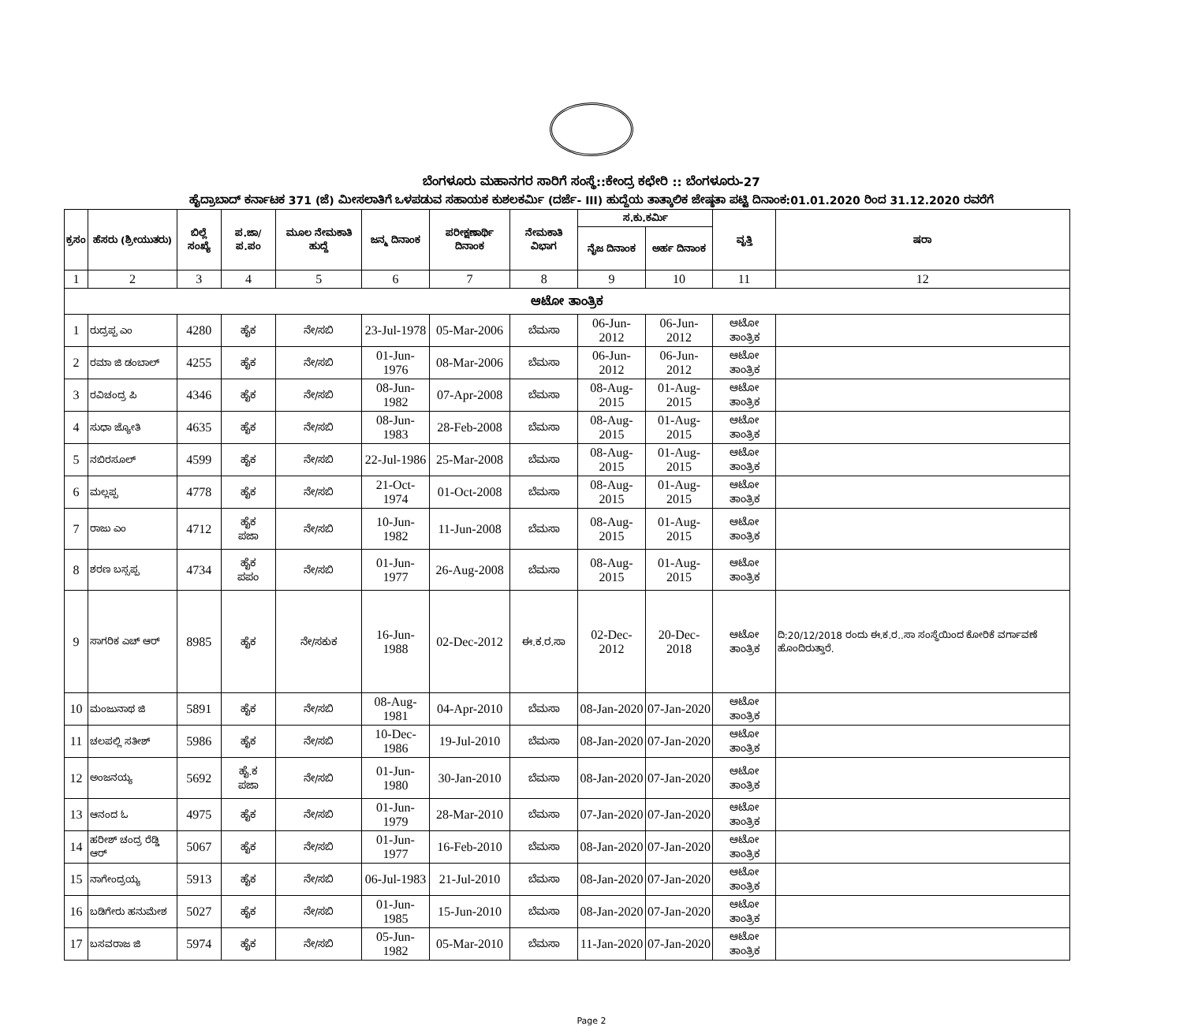ಬೆಂಗಳೂರು ಮಹಾನಗರ ಸಾರಿಗೆ ಸಂಸ್ಥೆ::ಕೇಂದ್ರ ಕಛೇರಿ :: ಬೆಂಗಳೂರು-27
ಹೈದ್ರಾಬಾದ್ ಕರ್ನಾಟಕ 371 (ಜೆ) ಮೀಸಲಾತಿಗೆ ಒಳಪಡುವ ಸಹಾಯಕ ಕುಶಲಕರ್ಮಿ (ದರ್ಜೆ- III) ಹುದ್ದೆಯ ತಾತ್ಕಾಲಿಕ ಜೇಷ್ಠತಾ ಪಟ್ಟಿ ದಿನಾಂಕ:01.01.2020 ರಿಂದ 31.12.2020 ರವರೆಗೆ
| ಕ್ರಸಂ | ಹೆಸರು (ಶ್ರೀಯುತರು) | ಬಿಲ್ಲೆ ಸಂಖ್ಯೆ | ಪ.ಜಾ/ ಪ.ಪಂ | ಮೂಲ ನೇಮಕಾತಿ ಹುದ್ದೆ | ಜನ್ಮ ದಿನಾಂಕ | ಪರೀಕ್ಷಣಾರ್ಥಿ ದಿನಾಂಕ | ನೇಮಕಾತಿ ವಿಭಾಗ | ಸ.ಕು.ಕರ್ಮಿ | | ವೃತ್ತಿ | ಷರಾ |
| --- | --- | --- | --- | --- | --- | --- | --- | --- | --- | --- | --- |
| | | | | | | | | ನೈಜ ದಿನಾಂಕ | ಅರ್ಹ ದಿನಾಂಕ | | |
| 1 | 2 | 3 | 4 | 5 | 6 | 7 | 8 | 9 | 10 | 11 | 12 |
| ಆಟೋ ತಾಂತ್ರಿಕ | | | | | | | | | | | |
| 1 | ರುದ್ರಪ್ಪ ಎಂ | 4280 | ಹೈಕ | ನೇ/ಸಬಿ | 23-Jul-1978 | 05-Mar-2006 | ಬೆಮಸಾ | 06-Jun-2012 | 06-Jun-2012 | ಆಟೋ ತಾಂತ್ರಿಕ | |
| 2 | ರಮಾ ಜಿ ಡಂಬಾಲ್ | 4255 | ಹೈಕ | ನೇ/ಸಬಿ | 01-Jun-1976 | 08-Mar-2006 | ಬೆಮಸಾ | 06-Jun-2012 | 06-Jun-2012 | ಆಟೋ ತಾಂತ್ರಿಕ | |
| 3 | ರವಿಚಂದ್ರ ಪಿ | 4346 | ಹೈಕ | ನೇ/ಸಬಿ | 08-Jun-1982 | 07-Apr-2008 | ಬೆಮಸಾ | 08-Aug-2015 | 01-Aug-2015 | ಆಟೋ ತಾಂತ್ರಿಕ | |
| 4 | ಸುಧಾ ಜ್ಯೋತಿ | 4635 | ಹೈಕ | ನೇ/ಸಬಿ | 08-Jun-1983 | 28-Feb-2008 | ಬೆಮಸಾ | 08-Aug-2015 | 01-Aug-2015 | ಆಟೋ ತಾಂತ್ರಿಕ | |
| 5 | ನಬಿರಸೂಲ್ | 4599 | ಹೈಕ | ನೇ/ಸಬಿ | 22-Jul-1986 | 25-Mar-2008 | ಬೆಮಸಾ | 08-Aug-2015 | 01-Aug-2015 | ಆಟೋ ತಾಂತ್ರಿಕ | |
| 6 | ಮಲ್ಲಪ್ಪ | 4778 | ಹೈಕ | ನೇ/ಸಬಿ | 21-Oct-1974 | 01-Oct-2008 | ಬೆಮಸಾ | 08-Aug-2015 | 01-Aug-2015 | ಆಟೋ ತಾಂತ್ರಿಕ | |
| 7 | ರಾಜು ಎಂ | 4712 | ಹೈಕ ಪಜಾ | ನೇ/ಸಬಿ | 10-Jun-1982 | 11-Jun-2008 | ಬೆಮಸಾ | 08-Aug-2015 | 01-Aug-2015 | ಆಟೋ ತಾಂತ್ರಿಕ | |
| 8 | ಶರಣ ಬಸ್ಸಪ್ಪ | 4734 | ಹೈಕ ಪಪಂ | ನೇ/ಸಬಿ | 01-Jun-1977 | 26-Aug-2008 | ಬೆಮಸಾ | 08-Aug-2015 | 01-Aug-2015 | ಆಟೋ ತಾಂತ್ರಿಕ | |
| 9 | ಸಾಗರಿಕ ಎಚ್ ಆರ್ | 8985 | ಹೈಕ | ನೇ/ಸಕುಕ | 16-Jun-1988 | 02-Dec-2012 | ಈ.ಕ.ರ.ಸಾ | 02-Dec-2012 | 20-Dec-2018 | ಆಟೋ ತಾಂತ್ರಿಕ | ದಿ:20/12/2018 ರಂದು ಈ.ಕ.ರ..ಸಾ ಸಂಸ್ಥೆಯಿಂದ ಕೋರಿಕೆ ವರ್ಗಾವಣೆ ಹೊಂದಿರುತ್ತಾರೆ. |
| 10 | ಮಂಜುನಾಥ ಜಿ | 5891 | ಹೈಕ | ನೇ/ಸಬಿ | 08-Aug-1981 | 04-Apr-2010 | ಬೆಮಸಾ | 08-Jan-2020 | 07-Jan-2020 | ಆಟೋ ತಾಂತ್ರಿಕ | |
| 11 | ಚಲಪಲ್ಲಿ ಸತೀಶ್ | 5986 | ಹೈಕ | ನೇ/ಸಬಿ | 10-Dec-1986 | 19-Jul-2010 | ಬೆಮಸಾ | 08-Jan-2020 | 07-Jan-2020 | ಆಟೋ ತಾಂತ್ರಿಕ | |
| 12 | ಅಂಜನಯ್ಯ | 5692 | ಹೈ.ಕ ಪಜಾ | ನೇ/ಸಬಿ | 01-Jun-1980 | 30-Jan-2010 | ಬೆಮಸಾ | 08-Jan-2020 | 07-Jan-2020 | ಆಟೋ ತಾಂತ್ರಿಕ | |
| 13 | ಆನಂದ ಓ | 4975 | ಹೈಕ | ನೇ/ಸಬಿ | 01-Jun-1979 | 28-Mar-2010 | ಬೆಮಸಾ | 07-Jan-2020 | 07-Jan-2020 | ಆಟೋ ತಾಂತ್ರಿಕ | |
| 14 | ಹರೀಶ್ ಚಂದ್ರ ರೆಡ್ಡಿ ಆರ್ | 5067 | ಹೈಕ | ನೇ/ಸಬಿ | 01-Jun-1977 | 16-Feb-2010 | ಬೆಮಸಾ | 08-Jan-2020 | 07-Jan-2020 | ಆಟೋ ತಾಂತ್ರಿಕ | |
| 15 | ನಾಗೇಂದ್ರಯ್ಯ | 5913 | ಹೈಕ | ನೇ/ಸಬಿ | 06-Jul-1983 | 21-Jul-2010 | ಬೆಮಸಾ | 08-Jan-2020 | 07-Jan-2020 | ಆಟೋ ತಾಂತ್ರಿಕ | |
| 16 | ಬಡಿಗೇರು ಹನುಮೇಶ | 5027 | ಹೈಕ | ನೇ/ಸಬಿ | 01-Jun-1985 | 15-Jun-2010 | ಬೆಮಸಾ | 08-Jan-2020 | 07-Jan-2020 | ಆಟೋ ತಾಂತ್ರಿಕ | |
| 17 | ಬಸವರಾಜ ಜಿ | 5974 | ಹೈಕ | ನೇ/ಸಬಿ | 05-Jun-1982 | 05-Mar-2010 | ಬೆಮಸಾ | 11-Jan-2020 | 07-Jan-2020 | ಆಟೋ ತಾಂತ್ರಿಕ | |
Page 2